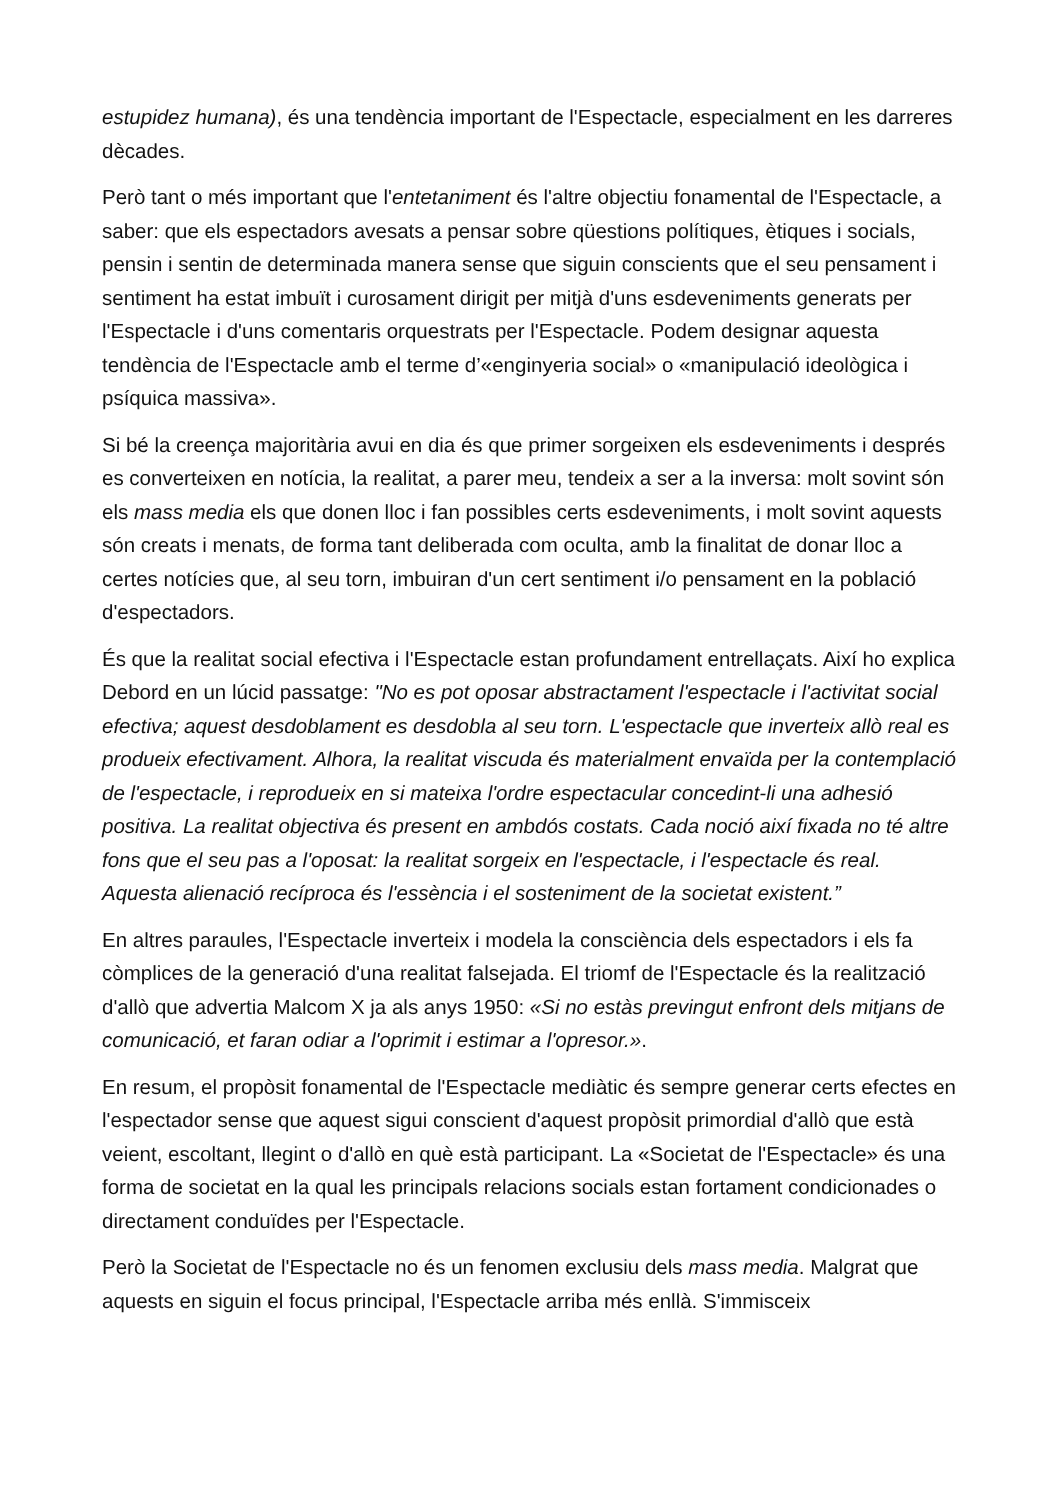estupidez humana), és una tendència important de l'Espectacle, especialment en les darreres dècades.
Però tant o més important que l'entetaniment és l'altre objectiu fonamental de l'Espectacle, a saber: que els espectadors avesats a pensar sobre qüestions polítiques, ètiques i socials, pensin i sentin de determinada manera sense que siguin conscients que el seu pensament i sentiment ha estat imbuït i curosament dirigit per mitjà d'uns esdeveniments generats per l'Espectacle i d'uns comentaris orquestrats per l'Espectacle. Podem designar aquesta tendència de l'Espectacle amb el terme d’«enginyeria social» o «manipulació ideològica i psíquica massiva».
Si bé la creença majoritària avui en dia és que primer sorgeixen els esdeveniments i després es converteixen en notícia, la realitat, a parer meu, tendeix a ser a la inversa: molt sovint són els mass media els que donen lloc i fan possibles certs esdeveniments, i molt sovint aquests són creats i menats, de forma tant deliberada com oculta, amb la finalitat de donar lloc a certes notícies que, al seu torn, imbuiran d'un cert sentiment i/o pensament en la població d'espectadors.
És que la realitat social efectiva i l'Espectacle estan profundament entrellaçats. Així ho explica Debord en un lúcid passatge: "No es pot oposar abstractament l'espectacle i l'activitat social efectiva; aquest desdoblament es desdobla al seu torn. L'espectacle que inverteix allò real es produeix efectivament. Alhora, la realitat viscuda és materialment envaïda per la contemplació de l'espectacle, i reprodueix en si mateixa l'ordre espectacular concedint-li una adhesió positiva. La realitat objectiva és present en ambdós costats. Cada noció així fixada no té altre fons que el seu pas a l'oposat: la realitat sorgeix en l'espectacle, i l'espectacle és real. Aquesta alienació recíproca és l'essència i el sosteniment de la societat existent.”
En altres paraules, l'Espectacle inverteix i modela la consciència dels espectadors i els fa còmplices de la generació d'una realitat falsejada. El triomf de l'Espectacle és la realització d'allò que advertia Malcom X ja als anys 1950: «Si no estàs previngut enfront dels mitjans de comunicació, et faran odiar a l'oprimit i estimar a l'opresor.».
En resum, el propòsit fonamental de l'Espectacle mediàtic és sempre generar certs efectes en l'espectador sense que aquest sigui conscient d'aquest propòsit primordial d'allò que està veient, escoltant, llegint o d'allò en què està participant. La «Societat de l'Espectacle» és una forma de societat en la qual les principals relacions socials estan fortament condicionades o directament conduïdes per l'Espectacle.
Però la Societat de l'Espectacle no és un fenomen exclusiu dels mass media. Malgrat que aquests en siguin el focus principal, l'Espectacle arriba més enllà. S'immisceix